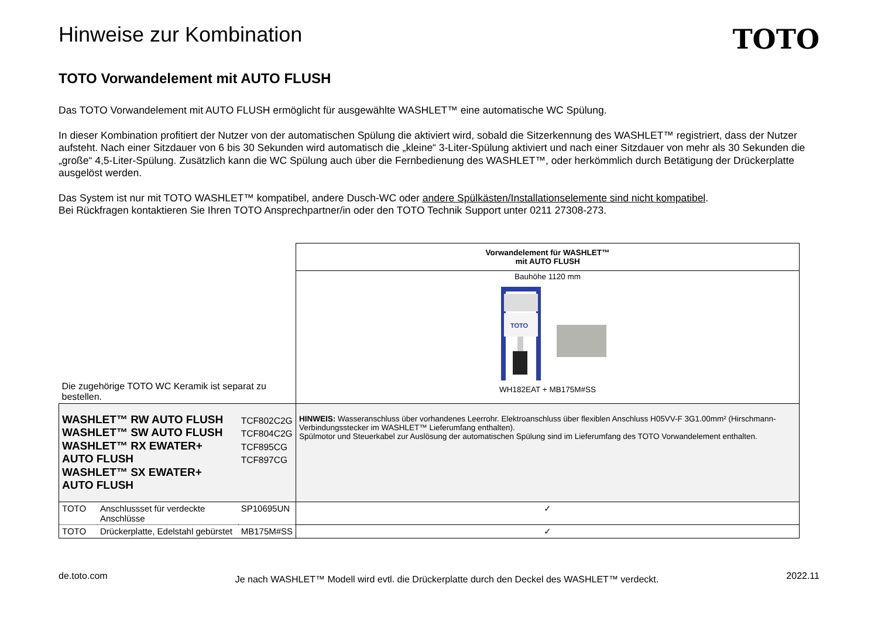Hinweise zur Kombination
TOTO
TOTO Vorwandelement mit AUTO FLUSH
Das TOTO Vorwandelement mit AUTO FLUSH ermöglicht für ausgewählte WASHLET™ eine automatische WC Spülung.
In dieser Kombination profitiert der Nutzer von der automatischen Spülung die aktiviert wird, sobald die Sitzerkennung des WASHLET™ registriert, dass der Nutzer aufsteht. Nach einer Sitzdauer von 6 bis 30 Sekunden wird automatisch die „kleine“ 3-Liter-Spülung aktiviert und nach einer Sitzdauer von mehr als 30 Sekunden die „große“ 4,5-Liter-Spülung. Zusätzlich kann die WC Spülung auch über die Fernbedienung des WASHLET™, oder herkömmlich durch Betätigung der Drückerplatte ausgelöst werden.
Das System ist nur mit TOTO WASHLET™ kompatibel, andere Dusch-WC oder andere Spülkästen/Installationselemente sind nicht kompatibel.
Bei Rückfragen kontaktieren Sie Ihren TOTO Ansprechpartner/in oder den TOTO Technik Support unter 0211 27308-273.
| Die zugehörige TOTO WC Keramik ist separat zu bestellen. | | | Vorwandelement für WASHLET™ mit AUTO FLUSH |
| | | | Bauhöhe 1120 mm TOTO WH182EAT + MB175M#SS |
| WASHLET™ RW AUTO FLUSH WASHLET™ SW AUTO FLUSH WASHLET™ RX EWATER+ AUTO FLUSH WASHLET™ SX EWATER+ AUTO FLUSH | | TCF802C2G TCF804C2G TCF895CG TCF897CG | HINWEIS: Wasseranschluss über vorhandenes Leerrohr. Elektroanschluss über flexiblen Anschluss H05VV-F 3G1.00mm² (Hirschmann-Verbindungsstecker im WASHLET™ Lieferumfang enthalten). Spülmotor und Steuerkabel zur Auslösung der automatischen Spülung sind im Lieferumfang des TOTO Vorwandelement enthalten. |
| TOTO | Anschlussset für verdeckte Anschlüsse | SP10695UN | ✓ |
| TOTO | Drückerplatte, Edelstahl gebürstet | MB175M#SS | ✓ |
de.toto.com Je nach WASHLET™ Modell wird evtl. die Drückerplatte durch den Deckel des WASHLET™ verdeckt. 2022.11